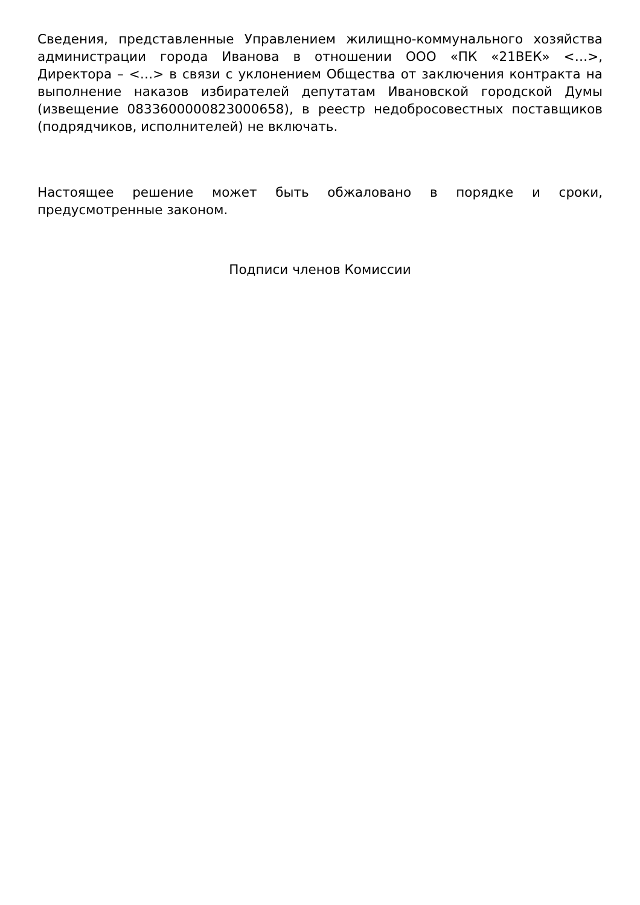Сведения, представленные Управлением жилищно-коммунального хозяйства администрации города Иванова в отношении ООО «ПК «21ВЕК» <…>, Директора – <…> в связи с уклонением Общества от заключения контракта на выполнение наказов избирателей депутатам Ивановской городской Думы (извещение 0833600000823000658), в реестр недобросовестных поставщиков (подрядчиков, исполнителей) не включать.
Настоящее решение может быть обжаловано в порядке и сроки, предусмотренные законом.
Подписи членов Комиссии